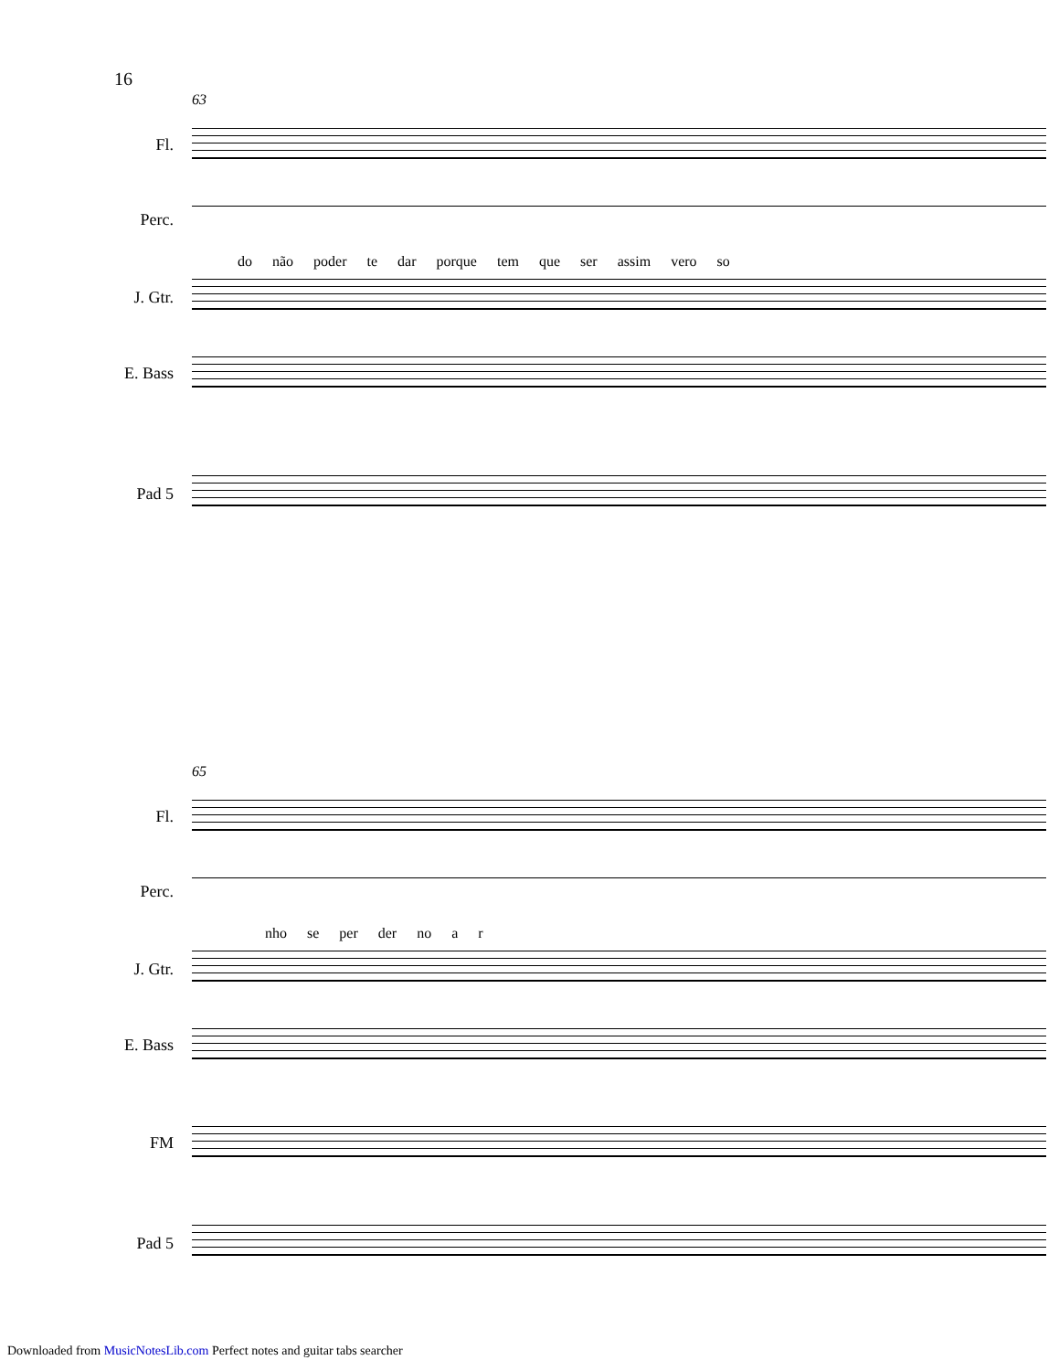16
63
Fl.
Perc.
do não poder te dar porque tem que ser assim vero so
J. Gtr.
E. Bass
Pad 5
65
Fl.
Perc.
nho se per der no a r
J. Gtr.
E. Bass
FM
Pad 5
Downloaded from MusicNotesLib.com Perfect notes and guitar tabs searcher